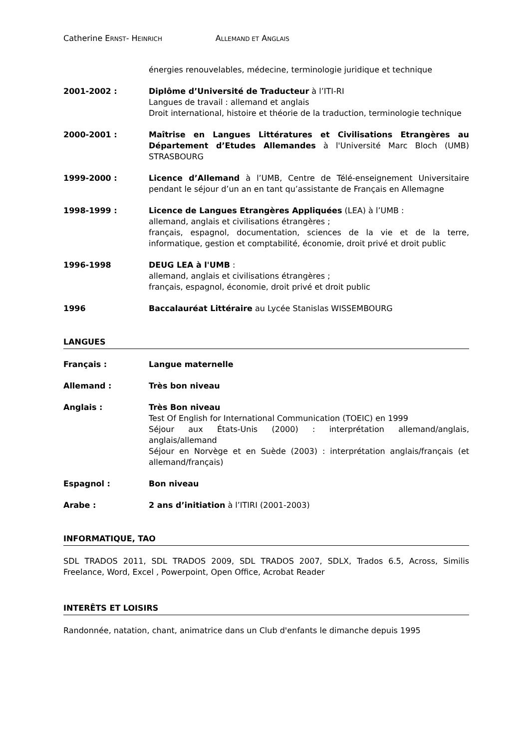Catherine ERNST- HEINRICH ALLEMAND ET ANGLAIS
énergies renouvelables, médecine, terminologie juridique et technique
2001-2002 : Diplôme d’Université de Traducteur à l’ITI-RI
Langues de travail : allemand et anglais
Droit international, histoire et théorie de la traduction, terminologie technique
2000-2001 : Maîtrise en Langues Littératures et Civilisations Etrangères au Département d’Etudes Allemandes à l'Université Marc Bloch (UMB) STRASBOURG
1999-2000 : Licence d’Allemand à l’UMB, Centre de Télé-enseignement Universitaire pendant le séjour d’un an en tant qu’assistante de Français en Allemagne
1998-1999 : Licence de Langues Etrangères Appliquées (LEA) à l’UMB :
allemand, anglais et civilisations étrangères ;
français, espagnol, documentation, sciences de la vie et de la terre, informatique, gestion et comptabilité, économie, droit privé et droit public
1996-1998 DEUG LEA à l'UMB :
allemand, anglais et civilisations étrangères ;
français, espagnol, économie, droit privé et droit public
1996 Baccalauréat Littéraire au Lycée Stanislas WISSEMBOURG
LANGUES
Français : Langue maternelle
Allemand : Très bon niveau
Anglais : Très Bon niveau
Test Of English for International Communication (TOEIC) en 1999
Séjour aux États-Unis (2000) : interprétation allemand/anglais, anglais/allemand
Séjour en Norvège et en Suède (2003) : interprétation anglais/français (et allemand/français)
Espagnol : Bon niveau
Arabe : 2 ans d’initiation à l’ITIRI (2001-2003)
INFORMATIQUE, TAO
SDL TRADOS 2011, SDL TRADOS 2009, SDL TRADOS 2007, SDLX, Trados 6.5, Across, Similis Freelance, Word, Excel , Powerpoint, Open Office, Acrobat Reader
INTERÊTS ET LOISIRS
Randonnée, natation, chant, animatrice dans un Club d'enfants le dimanche depuis 1995